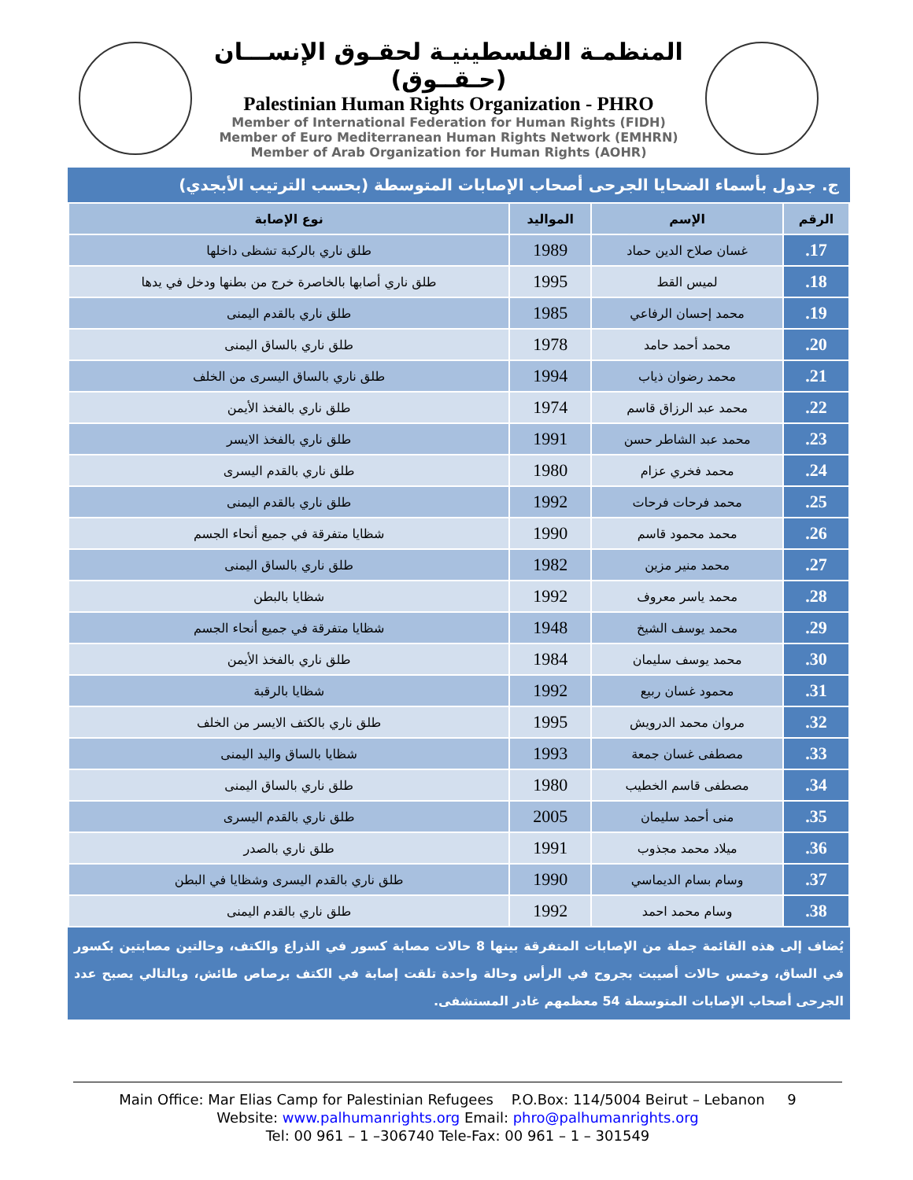المنظمـة الفلسطينيـة لحقـوق الإنســـان (حـقــوق)
Palestinian Human Rights Organization - PHRO
Member of International Federation for Human Rights (FIDH)
Member of Euro Mediterranean Human Rights Network (EMHRN)
Member of Arab Organization for Human Rights (AOHR)
ج. جدول بأسماء الضحايا الجرحى أصحاب الإصابات المتوسطة (بحسب الترتيب الأبجدي)
| الرقم | الإسم | المواليد | نوع الإصابة |
| --- | --- | --- | --- |
| 17. | غسان صلاح الدين حماد | 1989 | طلق ناري بالركبة تشظى داخلها |
| 18. | لميس القط | 1995 | طلق ناري أصابها بالخاصرة خرج من بطنها ودخل في يدها |
| 19. | محمد إحسان الرفاعي | 1985 | طلق ناري بالقدم اليمنى |
| 20. | محمد أحمد حامد | 1978 | طلق ناري بالساق اليمنى |
| 21. | محمد رضوان ذياب | 1994 | طلق ناري بالساق اليسرى من الخلف |
| 22. | محمد عبد الرزاق قاسم | 1974 | طلق ناري بالفخذ الأيمن |
| 23. | محمد عبد الشاطر حسن | 1991 | طلق ناري بالفخذ الايسر |
| 24. | محمد فخري عزام | 1980 | طلق ناري بالقدم اليسرى |
| 25. | محمد فرحات فرحات | 1992 | طلق ناري بالقدم اليمنى |
| 26. | محمد محمود قاسم | 1990 | شظايا متفرقة في جميع أنحاء الجسم |
| 27. | محمد منير مزين | 1982 | طلق ناري بالساق اليمنى |
| 28. | محمد ياسر معروف | 1992 | شظايا بالبطن |
| 29. | محمد يوسف الشيخ | 1948 | شظايا متفرقة في جميع أنحاء الجسم |
| 30. | محمد يوسف سليمان | 1984 | طلق ناري بالفخذ الأيمن |
| 31. | محمود غسان ربيع | 1992 | شظايا بالرقبة |
| 32. | مروان محمد الدرويش | 1995 | طلق ناري بالكتف الايسر من الخلف |
| 33. | مصطفى غسان جمعة | 1993 | شظايا بالساق واليد اليمنى |
| 34. | مصطفى قاسم الخطيب | 1980 | طلق ناري بالساق اليمنى |
| 35. | منى أحمد سليمان | 2005 | طلق ناري بالقدم اليسرى |
| 36. | ميلاد محمد مجذوب | 1991 | طلق ناري بالصدر |
| 37. | وسام بسام الديماسي | 1990 | طلق ناري بالقدم اليسرى وشظايا في البطن |
| 38. | وسام محمد احمد | 1992 | طلق ناري بالقدم اليمنى |
يُضاف إلى هذه القائمة جملة من الإصابات المتفرقة بينها 8 حالات مصابة كسور في الذراع والكتف، وحالتين مصابتين بكسور في الساق، وخمس حالات أصيبت بجروح في الرأس وحالة واحدة تلقت إصابة في الكتف برصاص طائش، وبالتالي يصبح عدد الجرحى أصحاب الإصابات المتوسطة 54 معظمهم غادر المستشفى.
Main Office: Mar Elias Camp for Palestinian Refugees P.O.Box: 114/5004 Beirut – Lebanon 9
Website: www.palhumanrights.org Email: phro@palhumanrights.org
Tel: 00 961 – 1 –306740 Tele-Fax: 00 961 – 1 – 301549